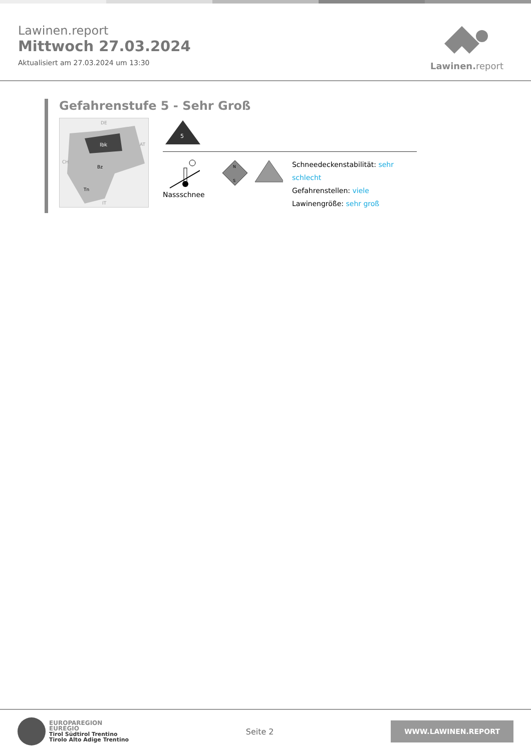Lawinen.report
Mittwoch 27.03.2024
Aktualisiert am 27.03.2024 um 13:30
Lawinen. report
Gefahrenstufe 5 - Sehr Groß
Ibk
Bz
Tn
DE
AT
CH
IT
5
Nassschnee
N
S
Schneedeckenstabilität: sehr schlecht
Gefahrenstellen: viele
Lawinengröße: sehr groß
EUROPAREGION
EUREGIO
Tirol Südtirol Trentino
Tirolo Alto Adige Trentino
Seite 2
WWW.LAWINEN.REPORT